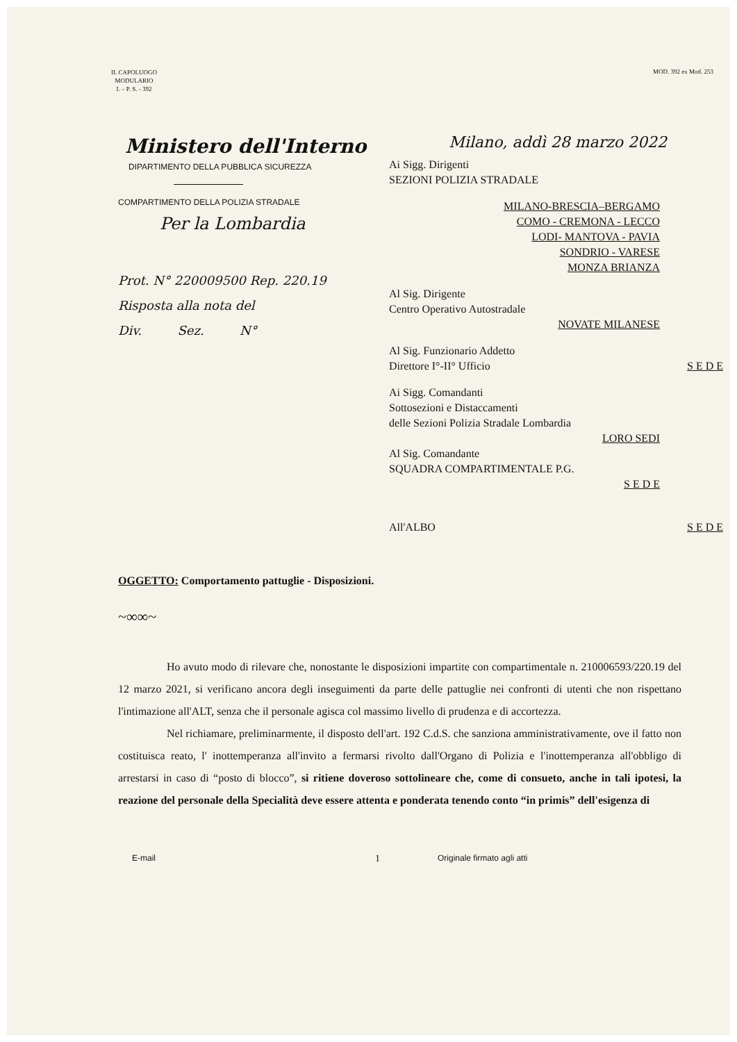IL CAPOLUOGO
MODULARIO
I. – P. S. - 392
MOD. 392 ex Mod. 253
Ministero dell'Interno
DIPARTIMENTO DELLA PUBBLICA SICUREZZA
COMPARTIMENTO DELLA POLIZIA STRADALE
Per la Lombardia
Prot. N° 220009500 Rep. 220.19
Risposta alla nota del
Div. Sez. N°
Milano, addì 28 marzo 2022
Ai Sigg. Dirigenti
SEZIONI POLIZIA STRADALE
MILANO-BRESCIA–BERGAMO
COMO - CREMONA - LECCO
LODI- MANTOVA - PAVIA
SONDRIO - VARESE
MONZA BRIANZA
Al Sig. Dirigente
Centro Operativo Autostradale
NOVATE MILANESE
Al Sig. Funzionario Addetto
Direttore I°-II° Ufficio S E D E
Ai Sigg. Comandanti
Sottosezioni e Distaccamenti
delle Sezioni Polizia Stradale Lombardia
LORO SEDI
Al Sig. Comandante
SQUADRA COMPARTIMENTALE P.G.
S E D E
All'ALBO S E D E
OGGETTO: Comportamento pattuglie - Disposizioni.
~∞∞~
Ho avuto modo di rilevare che, nonostante le disposizioni impartite con compartimentale n. 210006593/220.19 del 12 marzo 2021, si verificano ancora degli inseguimenti da parte delle pattuglie nei confronti di utenti che non rispettano l'intimazione all'ALT, senza che il personale agisca col massimo livello di prudenza e di accortezza.
Nel richiamare, preliminarmente, il disposto dell'art. 192 C.d.S. che sanziona amministrativamente, ove il fatto non costituisca reato, l' inottemperanza all'invito a fermarsi rivolto dall'Organo di Polizia e l'inottemperanza all'obbligo di arrestarsi in caso di “posto di blocco”, si ritiene doveroso sottolineare che, come di consueto, anche in tali ipotesi, la reazione del personale della Specialità deve essere attenta e ponderata tenendo conto “in primis” dell'esigenza di
E-mail 1 Originale firmato agli atti